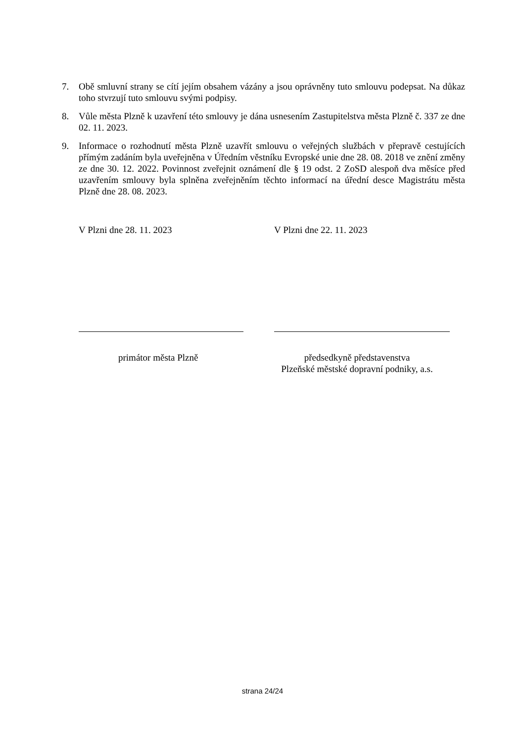7. Obě smluvní strany se cítí jejím obsahem vázány a jsou oprávněny tuto smlouvu podepsat. Na důkaz toho stvrzují tuto smlouvu svými podpisy.
8. Vůle města Plzně k uzavření této smlouvy je dána usnesením Zastupitelstva města Plzně č. 337 ze dne 02. 11. 2023.
9. Informace o rozhodnutí města Plzně uzavřít smlouvu o veřejných službách v přepravě cestujících přímým zadáním byla uveřejněna v Úředním věstníku Evropské unie dne 28. 08. 2018 ve znění změny ze dne 30. 12. 2022. Povinnost zveřejnit oznámení dle § 19 odst. 2 ZoSD alespoň dva měsíce před uzavřením smlouvy byla splněna zveřejněním těchto informací na úřední desce Magistrátu města Plzně dne 28. 08. 2023.
V Plzni dne 28. 11. 2023
primátor města Plzně
V Plzni dne 22. 11. 2023
předsedkyně představenstva
Plzeňské městské dopravní podniky, a.s.
strana 24/24